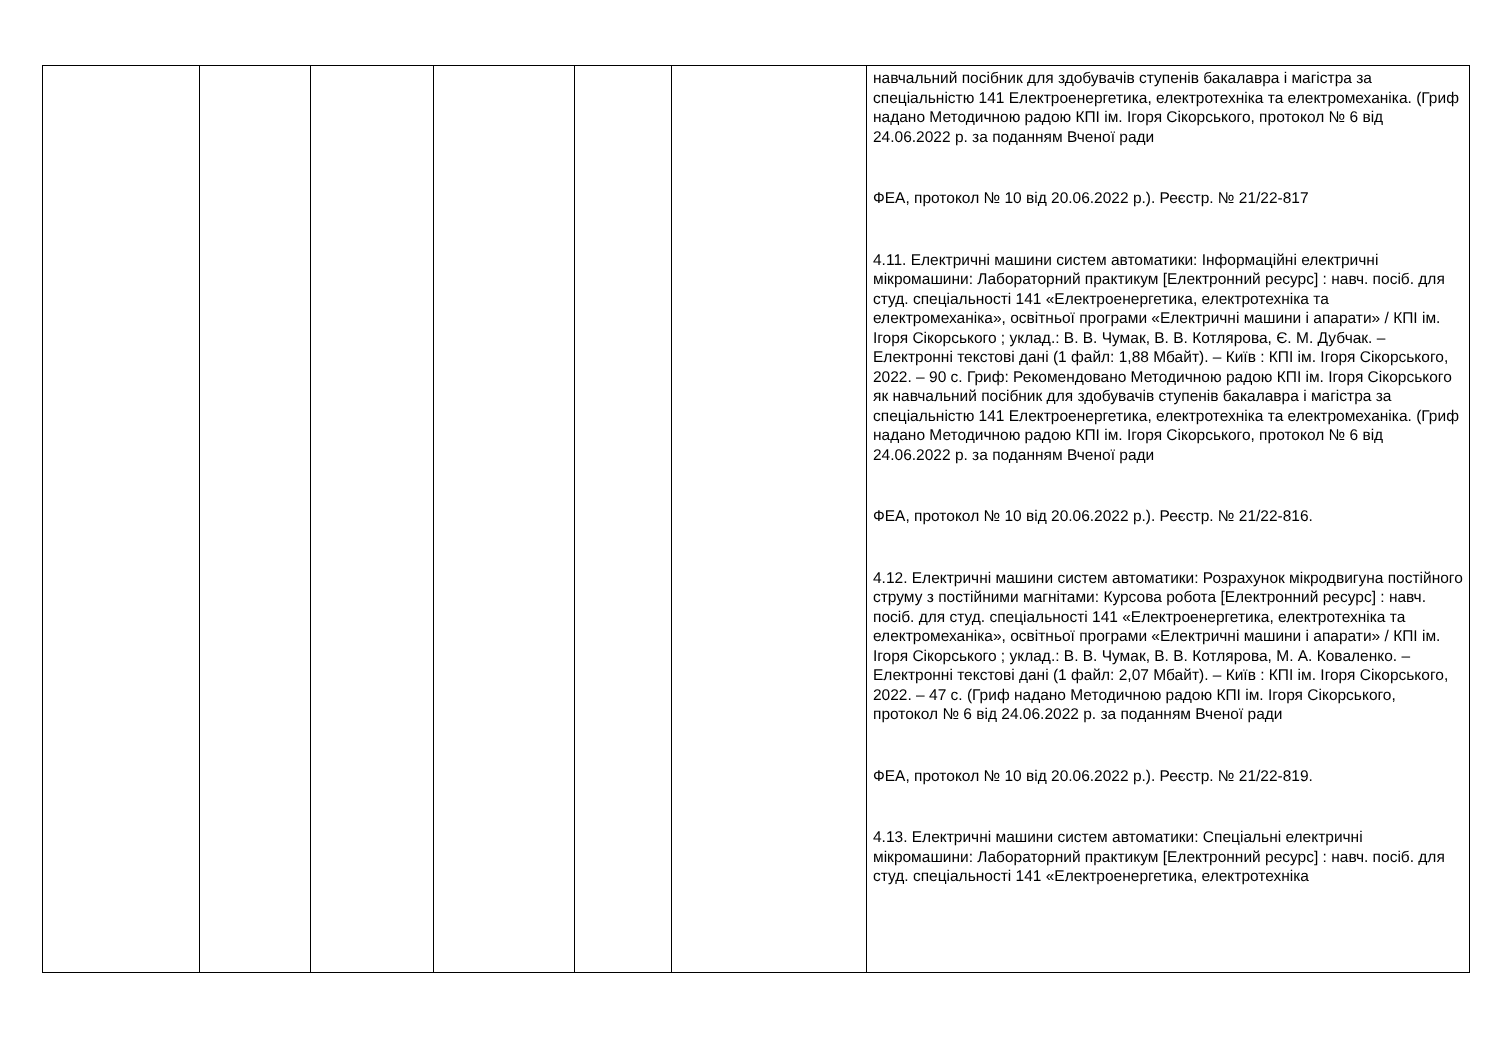| | | | | | | навчальний посібник для здобувачів ступенів бакалавра і магістра за спеціальністю 141 Електроенергетика, електротехніка та електромеханіка. (Гриф надано Методичною радою КПІ ім. Ігоря Сікорського, протокол № 6 від 24.06.2022 р. за поданням Вченої ради ФЕА, протокол № 10 від 20.06.2022 р.). Реєстр. № 21/22-817 4.11. Електричні машини систем автоматики: Інформаційні електричні мікромашини: Лабораторний практикум [Електронний ресурс] : навч. посіб. для студ. спеціальності 141 «Електроенергетика, електротехніка та електромеханіка», освітньої програми «Електричні машини і апарати» / КПІ ім. Ігоря Сікорського ; уклад.: В. В. Чумак, В. В. Котлярова, Є. М. Дубчак. – Електронні текстові дані (1 файл: 1,88 Мбайт). – Київ : КПІ ім. Ігоря Сікорського, 2022. – 90 с. Гриф: Рекомендовано Методичною радою КПІ ім. Ігоря Сікорського як навчальний посібник для здобувачів ступенів бакалавра і магістра за спеціальністю 141 Електроенергетика, електротехніка та електромеханіка. (Гриф надано Методичною радою КПІ ім. Ігоря Сікорського, протокол № 6 від 24.06.2022 р. за поданням Вченої ради ФЕА, протокол № 10 від 20.06.2022 р.). Реєстр. № 21/22-816. 4.12. Електричні машини систем автоматики: Розрахунок мікродвигуна постійного струму з постійними магнітами: Курсова робота [Електронний ресурс] : навч. посіб. для студ. спеціальності 141 «Електроенергетика, електротехніка та електромеханіка», освітньої програми «Електричні машини і апарати» / КПІ ім. Ігоря Сікорського ; уклад.: В. В. Чумак, В. В. Котлярова, М. А. Коваленко. – Електронні текстові дані (1 файл: 2,07 Мбайт). – Київ : КПІ ім. Ігоря Сікорського, 2022. – 47 с. (Гриф надано Методичною радою КПІ ім. Ігоря Сікорського, протокол № 6 від 24.06.2022 р. за поданням Вченої ради ФЕА, протокол № 10 від 20.06.2022 р.). Реєстр. № 21/22-819. 4.13. Електричні машини систем автоматики: Спеціальні електричні мікромашини: Лабораторний практикум [Електронний ресурс] : навч. посіб. для студ. спеціальності 141 «Електроенергетика, електротехніка |